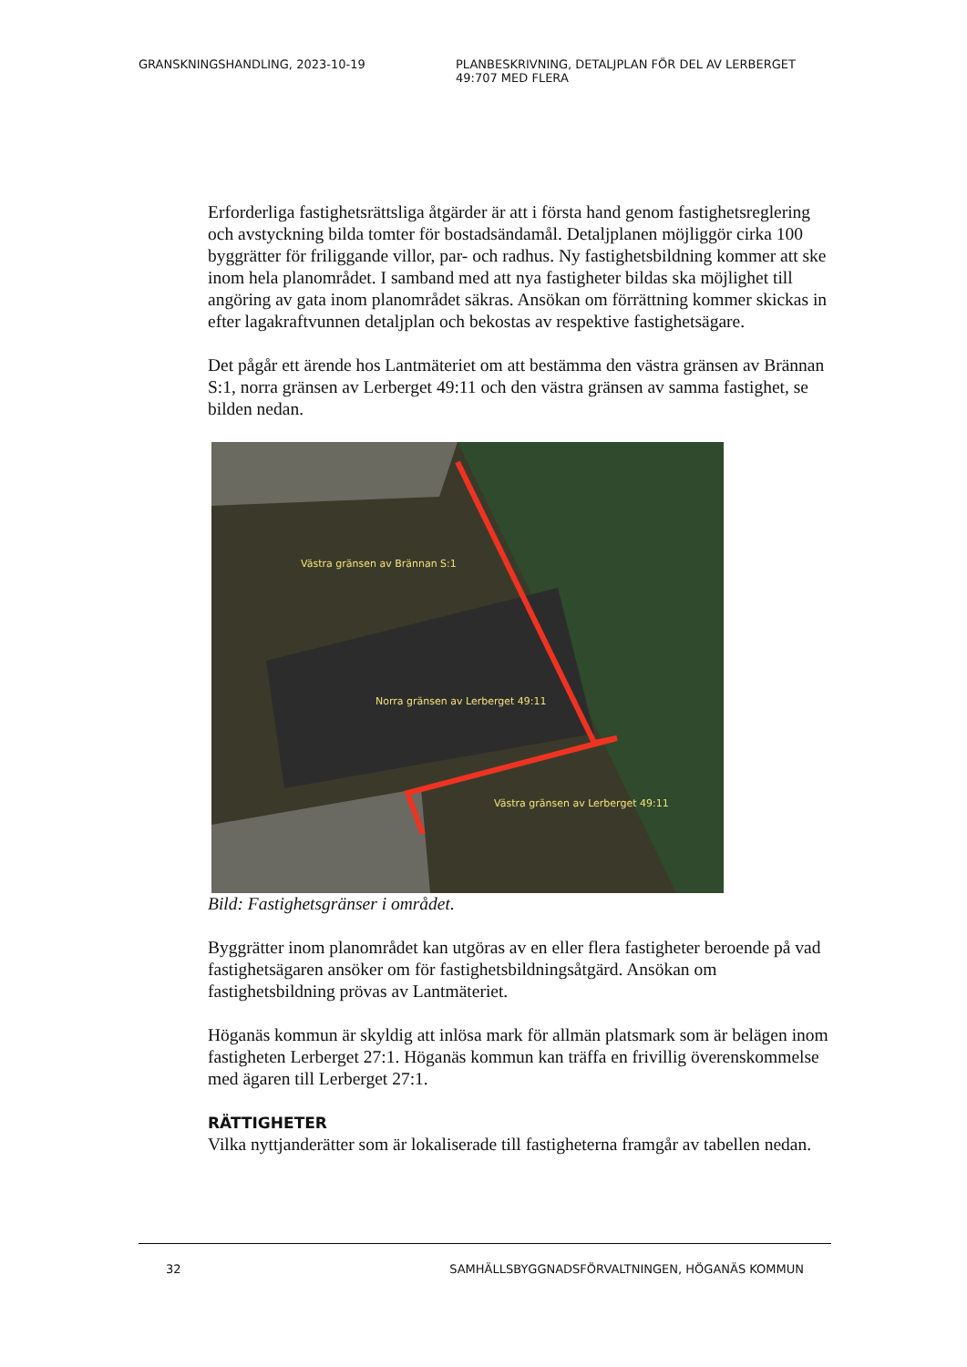GRANSKNINGSHANDLING, 2023-10-19 PLANBESKRIVNING, DETALJPLAN FÖR DEL AV LERBERGET 49:707 MED FLERA
Erforderliga fastighetsrättsliga åtgärder är att i första hand genom fastighetsreglering och avstyckning bilda tomter för bostadsändamål. Detaljplanen möjliggör cirka 100 byggrätter för friliggande villor, par- och radhus. Ny fastighetsbildning kommer att ske inom hela planområdet. I samband med att nya fastigheter bildas ska möjlighet till angöring av gata inom planområdet säkras. Ansökan om förrättning kommer skickas in efter lagakraftvunnen detaljplan och bekostas av respektive fastighetsägare.
Det pågår ett ärende hos Lantmäteriet om att bestämma den västra gränsen av Brännan S:1, norra gränsen av Lerberget 49:11 och den västra gränsen av samma fastighet, se bilden nedan.
Västra gränsen av Brännan S:1
Norra gränsen av Lerberget 49:11
Västra gränsen av Lerberget 49:11
Bild: Fastighetsgränser i området.
Byggrätter inom planområdet kan utgöras av en eller flera fastigheter beroende på vad fastighetsägaren ansöker om för fastighetsbildningsåtgärd. Ansökan om fastighetsbildning prövas av Lantmäteriet.
Höganäs kommun är skyldig att inlösa mark för allmän platsmark som är belägen inom fastigheten Lerberget 27:1. Höganäs kommun kan träffa en frivillig överenskommelse med ägaren till Lerberget 27:1.
RÄTTIGHETER
Vilka nyttjanderätter som är lokaliserade till fastigheterna framgår av tabellen nedan.
32 SAMHÄLLSBYGGNADSFÖRVALTNINGEN, HÖGANÄS KOMMUN